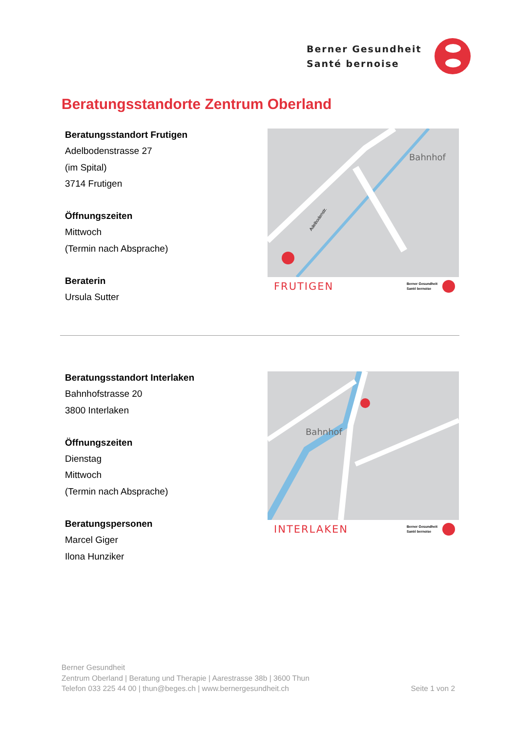Berner Gesundheit
Santé bernoise
Beratungsstandorte Zentrum Oberland
Beratungsstandort Frutigen
Adelbodenstrasse 27
(im Spital)
3714 Frutigen
Öffnungszeiten
Mittwoch
(Termin nach Absprache)
Beraterin
Ursula Sutter
Bahnhof
Adelbodenstr.
FRUTIGEN
Berner Gesundheit
Santé bernoise
Beratungsstandort Interlaken
Bahnhofstrasse 20
3800 Interlaken
Öffnungszeiten
Dienstag
Mittwoch
(Termin nach Absprache)
Beratungspersonen
Marcel Giger
Ilona Hunziker
Bahnhof
INTERLAKEN
Berner Gesundheit
Santé bernoise
Berner Gesundheit
Zentrum Oberland | Beratung und Therapie | Aarestrasse 38b | 3600 Thun
Seite 1 von 2 Telefon 033 225 44 00 | thun@beges.ch | www.bernergesundheit.ch